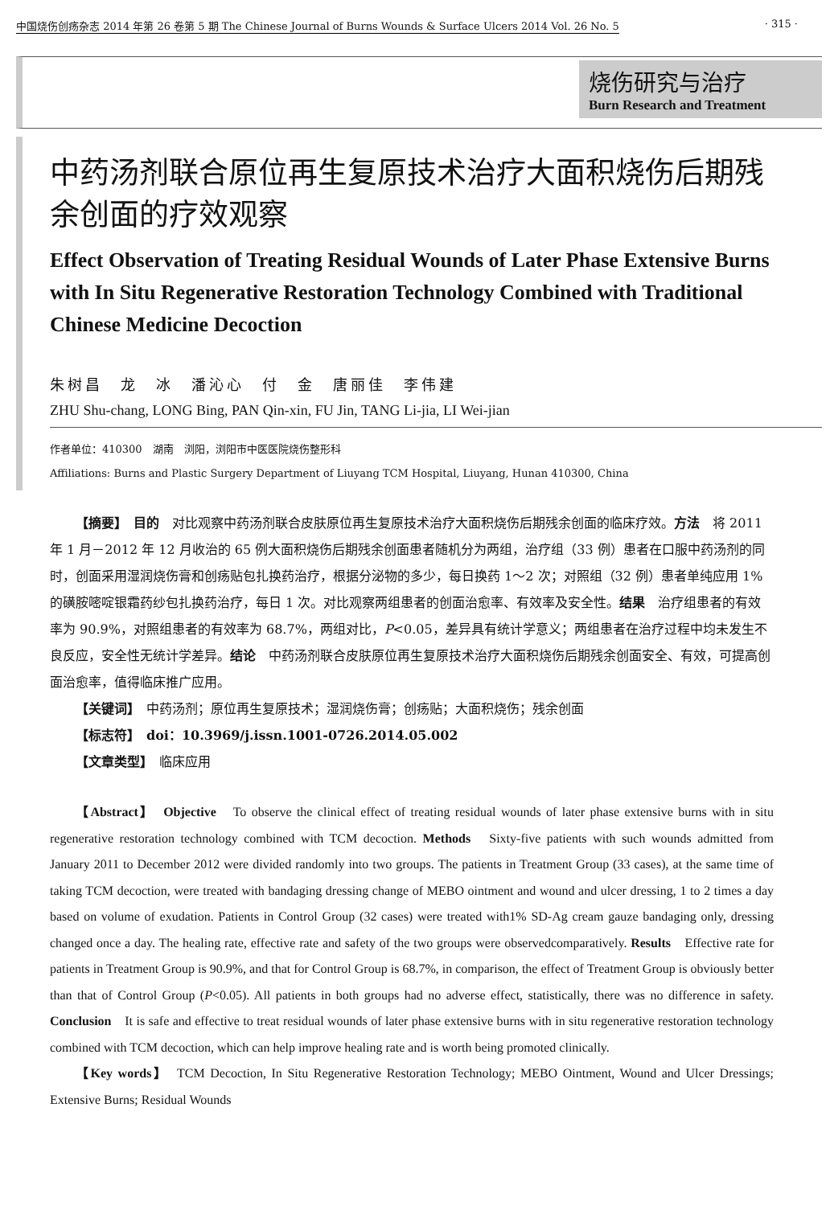中国烧伤创疡杂志 2014 年第 26 卷第 5 期 The Chinese Journal of Burns Wounds & Surface Ulcers 2014 Vol. 26 No. 5 · 315 ·
烧伤研究与治疗
Burn Research and Treatment
中药汤剂联合原位再生复原技术治疗大面积烧伤后期残余创面的疗效观察
Effect Observation of Treating Residual Wounds of Later Phase Extensive Burns with In Situ Regenerative Restoration Technology Combined with Traditional Chinese Medicine Decoction
朱树昌　龙　冰　潘沁心　付　金　唐丽佳　李伟建
ZHU Shu-chang, LONG Bing, PAN Qin-xin, FU Jin, TANG Li-jia, LI Wei-jian
作者单位：410300　湖南　浏阳，浏阳市中医医院烧伤整形科
Affiliations: Burns and Plastic Surgery Department of Liuyang TCM Hospital, Liuyang, Hunan 410300, China
【摘要】　目的　对比观察中药汤剂联合皮肤原位再生复原技术治疗大面积烧伤后期残余创面的临床疗效。方法　将 2011 年 1 月－2012 年 12 月收治的 65 例大面积烧伤后期残余创面患者随机分为两组，治疗组（33 例）患者在口服中药汤剂的同时，创面采用湿润烧伤膏和创疡贴包扎换药治疗，根据分泌物的多少，每日换药 1～2 次；对照组（32 例）患者单纯应用 1% 的磺胺嘧啶银霜药纱包扎换药治疗，每日 1 次。对比观察两组患者的创面治愈率、有效率及安全性。结果　治疗组患者的有效率为 90.9%，对照组患者的有效率为 68.7%，两组对比，P<0.05，差异具有统计学意义；两组患者在治疗过程中均未发生不良反应，安全性无统计学差异。结论　中药汤剂联合皮肤原位再生复原技术治疗大面积烧伤后期残余创面安全、有效，可提高创面治愈率，值得临床推广应用。
【关键词】　中药汤剂；原位再生复原技术；湿润烧伤膏；创疡贴；大面积烧伤；残余创面
【标志符】　doi：10.3969/j.issn.1001-0726.2014.05.002
【文章类型】　临床应用
【Abstract】　Objective　To observe the clinical effect of treating residual wounds of later phase extensive burns with in situ regenerative restoration technology combined with TCM decoction. Methods　Sixty-five patients with such wounds admitted from January 2011 to December 2012 were divided randomly into two groups. The patients in Treatment Group (33 cases), at the same time of taking TCM decoction, were treated with bandaging dressing change of MEBO ointment and wound and ulcer dressing, 1 to 2 times a day based on volume of exudation. Patients in Control Group (32 cases) were treated with1% SD-Ag cream gauze bandaging only, dressing changed once a day. The healing rate, effective rate and safety of the two groups were observedcomparatively. Results　Effective rate for patients in Treatment Group is 90.9%, and that for Control Group is 68.7%, in comparison, the effect of Treatment Group is obviously better than that of Control Group (P<0.05). All patients in both groups had no adverse effect, statistically, there was no difference in safety. Conclusion　It is safe and effective to treat residual wounds of later phase extensive burns with in situ regenerative restoration technology combined with TCM decoction, which can help improve healing rate and is worth being promoted clinically.
【Key words】　TCM Decoction, In Situ Regenerative Restoration Technology; MEBO Ointment, Wound and Ulcer Dressings; Extensive Burns; Residual Wounds